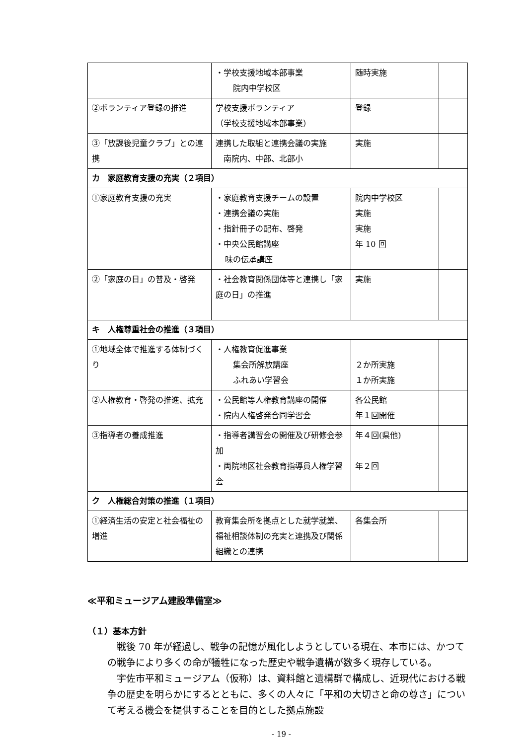| | ・学校支援地域本部事業 院内中学校区 | 随時実施 | |
| ②ボランティア登録の推進 | 学校支援ボランティア （学校支援地域本部事業） | 登録 | |
| ③「放課後児童クラブ」との連携 | 連携した取組と連携会議の実施 南院内、中部、北部小 | 実施 | |
| カ 家庭教育支援の充実（２項目） | | | |
| ①家庭教育支援の充実 | ・家庭教育支援チームの設置 ・連携会議の実施 ・指針冊子の配布、啓発 ・中央公民館講座 味の伝承講座 | 院内中学校区 実施 実施 年 10 回 | |
| ②「家庭の日」の普及・啓発 | ・社会教育関係団体等と連携し「家庭の日」の推進 | 実施 | |
| キ 人権尊重社会の推進（３項目） | | | |
| ①地域全体で推進する体制づくり | ・人権教育促進事業 集会所解放講座 ふれあい学習会 | ２か所実施 １か所実施 | |
| ②人権教育・啓発の推進、拡充 | ・公民館等人権教育講座の開催 ・院内人権啓発合同学習会 | 各公民館 年１回開催 | |
| ③指導者の養成推進 | ・指導者講習会の開催及び研修会参加 ・両院地区社会教育指導員人権学習会 | 年４回(県他) 年２回 | |
| ク 人権総合対策の推進（１項目） | | | |
| ①経済生活の安定と社会福祉の増進 | 教育集会所を拠点とした就学就業、福祉相談体制の充実と連携及び関係組織との連携 | 各集会所 | |
≪平和ミュージアム建設準備室≫
（１）基本方針
戦後 70 年が経過し、戦争の記憶が風化しようとしている現在、本市には、かつての戦争により多くの命が犠牲になった歴史や戦争遺構が数多く現存している。
宇佐市平和ミュージアム（仮称）は、資料館と遺構群で構成し、近現代における戦争の歴史を明らかにするとともに、多くの人々に「平和の大切さと命の尊さ」について考える機会を提供することを目的とした拠点施設
- 19 -